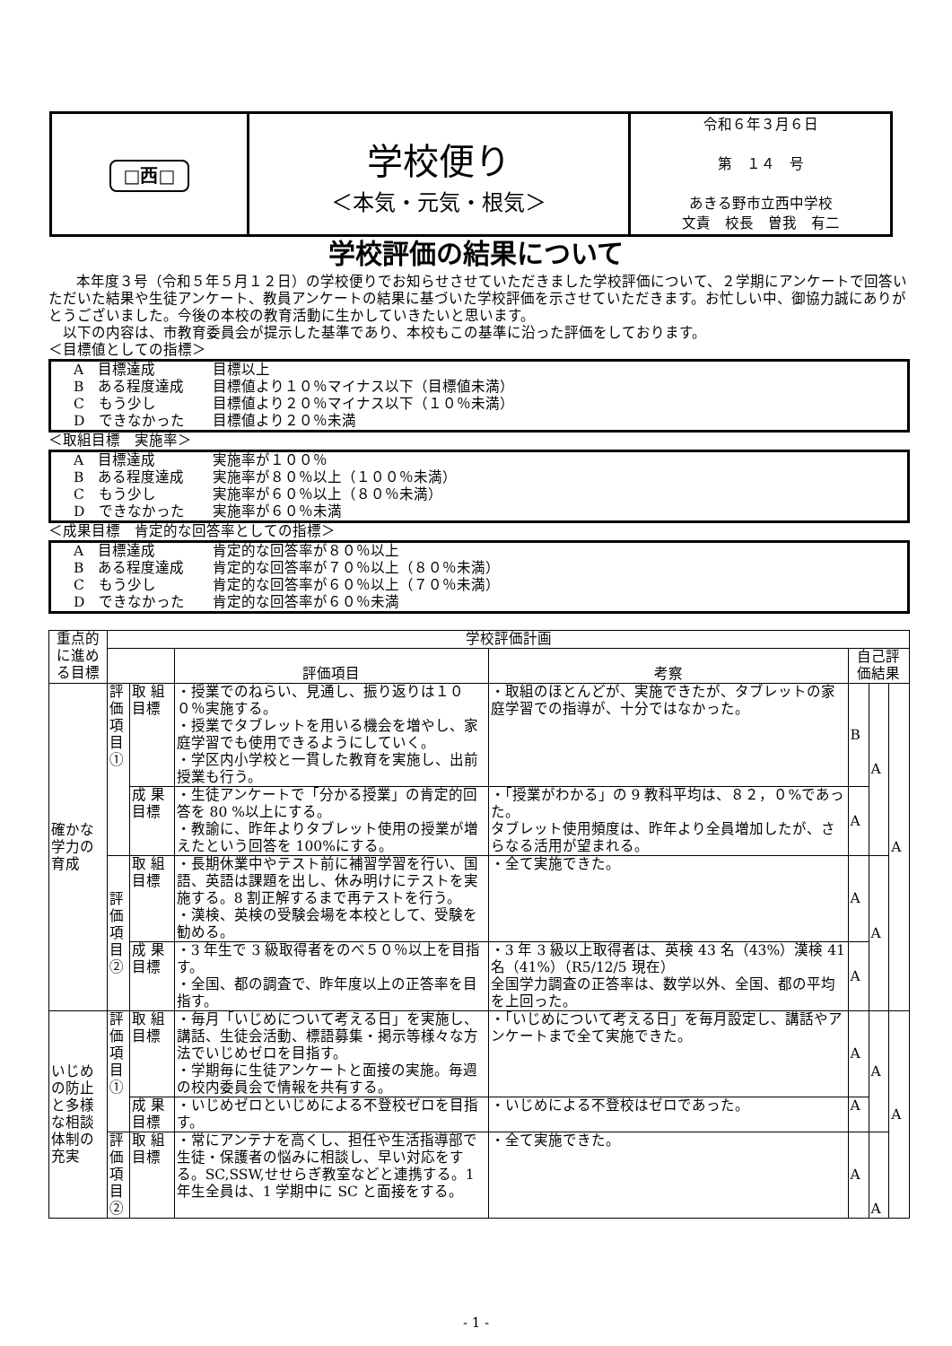| □西□ | 学校便り ＜本気・元気・根気＞ | 令和６年３月６日 第 １４ 号 あきる野市立西中学校 文責 校長 曽我 有二 |
学校評価の結果について
本年度３号（令和５年５月１２日）の学校便りでお知らせさせていただきました学校評価について、２学期にアンケートで回答いただいた結果や生徒アンケート、教員アンケートの結果に基づいた学校評価を示させていただきます。お忙しい中、御協力誠にありがとうございました。今後の本校の教育活動に生かしていきたいと思います。
以下の内容は、市教育委員会が提示した基準であり、本校もこの基準に沿った評価をしております。
＜目標値としての指標＞
A　目標達成 目標以上
B　ある程度達成 目標値より１０％マイナス以下（目標値未満）
C　もう少し 目標値より２０％マイナス以下（１０％未満）
D　できなかった 目標値より２０％未満
＜取組目標　実施率＞
A　目標達成 実施率が１００％
B　ある程度達成 実施率が８０％以上（１００％未満）
C　もう少し 実施率が６０％以上（８０％未満）
D　できなかった 実施率が６０％未満
＜成果目標　肯定的な回答率としての指標＞
A　目標達成 肯定的な回答率が８０％以上
B　ある程度達成 肯定的な回答率が７０％以上（８０％未満）
C　もう少し 肯定的な回答率が６０％以上（７０％未満）
D　できなかった 肯定的な回答率が６０％未満
| 重点的に進める目標 | 学校評価計画 | | | | | | |
| --- | --- | --- | --- | --- | --- | --- | --- |
| | | | 評価項目 | 考察 | 自己評価結果 | | |
| 確かな学力の育成 | 評価項目① | 取 組目標 | ・授業でのねらい、見通し、振り返りは１００％実施する。 ・授業でタブレットを用いる機会を増やし、家庭学習でも使用できるようにしていく。 ・学区内小学校と一貫した教育を実施し、出前授業も行う。 | ・取組のほとんどが、実施できたが、タブレットの家庭学習での指導が、十分ではなかった。 | B | A | A |
| | | 成 果目標 | ・生徒アンケートで「分かる授業」の肯定的回答を 80 %以上にする。 ・教諭に、昨年よりタブレット使用の授業が増えたという回答を 100%にする。 | ・「授業がわかる」の 9 教科平均は、８２，０%であった。 タブレット使用頻度は、昨年より全員増加したが、さらなる活用が望まれる。 | A | | |
| | 評価項目② | 取 組目標 | ・長期休業中やテスト前に補習学習を行い、国語、英語は課題を出し、休み明けにテストを実施する。8 割正解するまで再テストを行う。 ・漢検、英検の受験会場を本校として、受験を勧める。 | ・全て実施できた。 | A | A | |
| | | 成 果目標 | ・3 年生で 3 級取得者をのべ５０％以上を目指す。 ・全国、都の調査で、昨年度以上の正答率を目指す。 | ・3 年 3 級以上取得者は、英検 43 名（43%）漢検 41 名（41%）（R5/12/5 現在） 全国学力調査の正答率は、数学以外、全国、都の平均を上回った。 | A | | |
| いじめの防止と多様な相談体制の充実 | 評価項目① | 取 組目標 | ・毎月「いじめについて考える日」を実施し、講話、生徒会活動、標語募集・掲示等様々な方法でいじめゼロを目指す。 ・学期毎に生徒アンケートと面接の実施。毎週の校内委員会で情報を共有する。 | ・「いじめについて考える日」を毎月設定し、講話やアンケートまで全て実施できた。 | A | A | A |
| | | 成 果目標 | ・いじめゼロといじめによる不登校ゼロを目指す。 | ・いじめによる不登校はゼロであった。 | A | | |
| | 評価項目② | 取 組目標 | ・常にアンテナを高くし、担任や生活指導部で生徒・保護者の悩みに相談し、早い対応をする。SC,SSW,せせらぎ教室などと連携する。1 年生全員は、1 学期中に SC と面接をする。 | ・全て実施できた。 | A | A | |
- 1 -